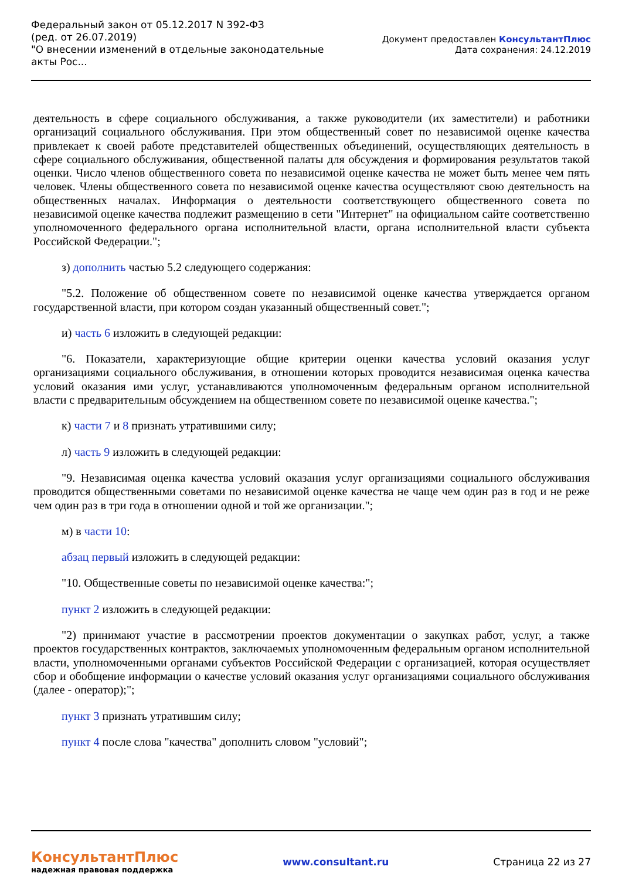Федеральный закон от 05.12.2017 N 392-ФЗ
(ред. от 26.07.2019)
"О внесении изменений в отдельные законодательные акты Рос...
Документ предоставлен КонсультантПлюс
Дата сохранения: 24.12.2019
деятельность в сфере социального обслуживания, а также руководители (их заместители) и работники организаций социального обслуживания. При этом общественный совет по независимой оценке качества привлекает к своей работе представителей общественных объединений, осуществляющих деятельность в сфере социального обслуживания, общественной палаты для обсуждения и формирования результатов такой оценки. Число членов общественного совета по независимой оценке качества не может быть менее чем пять человек. Члены общественного совета по независимой оценке качества осуществляют свою деятельность на общественных началах. Информация о деятельности соответствующего общественного совета по независимой оценке качества подлежит размещению в сети "Интернет" на официальном сайте соответственно уполномоченного федерального органа исполнительной власти, органа исполнительной власти субъекта Российской Федерации.";
з) дополнить частью 5.2 следующего содержания:
"5.2. Положение об общественном совете по независимой оценке качества утверждается органом государственной власти, при котором создан указанный общественный совет.";
и) часть 6 изложить в следующей редакции:
"6. Показатели, характеризующие общие критерии оценки качества условий оказания услуг организациями социального обслуживания, в отношении которых проводится независимая оценка качества условий оказания ими услуг, устанавливаются уполномоченным федеральным органом исполнительной власти с предварительным обсуждением на общественном совете по независимой оценке качества.";
к) части 7 и 8 признать утратившими силу;
л) часть 9 изложить в следующей редакции:
"9. Независимая оценка качества условий оказания услуг организациями социального обслуживания проводится общественными советами по независимой оценке качества не чаще чем один раз в год и не реже чем один раз в три года в отношении одной и той же организации.";
м) в части 10:
абзац первый изложить в следующей редакции:
"10. Общественные советы по независимой оценке качества:";
пункт 2 изложить в следующей редакции:
"2) принимают участие в рассмотрении проектов документации о закупках работ, услуг, а также проектов государственных контрактов, заключаемых уполномоченным федеральным органом исполнительной власти, уполномоченными органами субъектов Российской Федерации с организацией, которая осуществляет сбор и обобщение информации о качестве условий оказания услуг организациями социального обслуживания (далее - оператор);";
пункт 3 признать утратившим силу;
пункт 4 после слова "качества" дополнить словом "условий";
КонсультантПлюс
надежная правовая поддержка
www.consultant.ru Страница 22 из 27